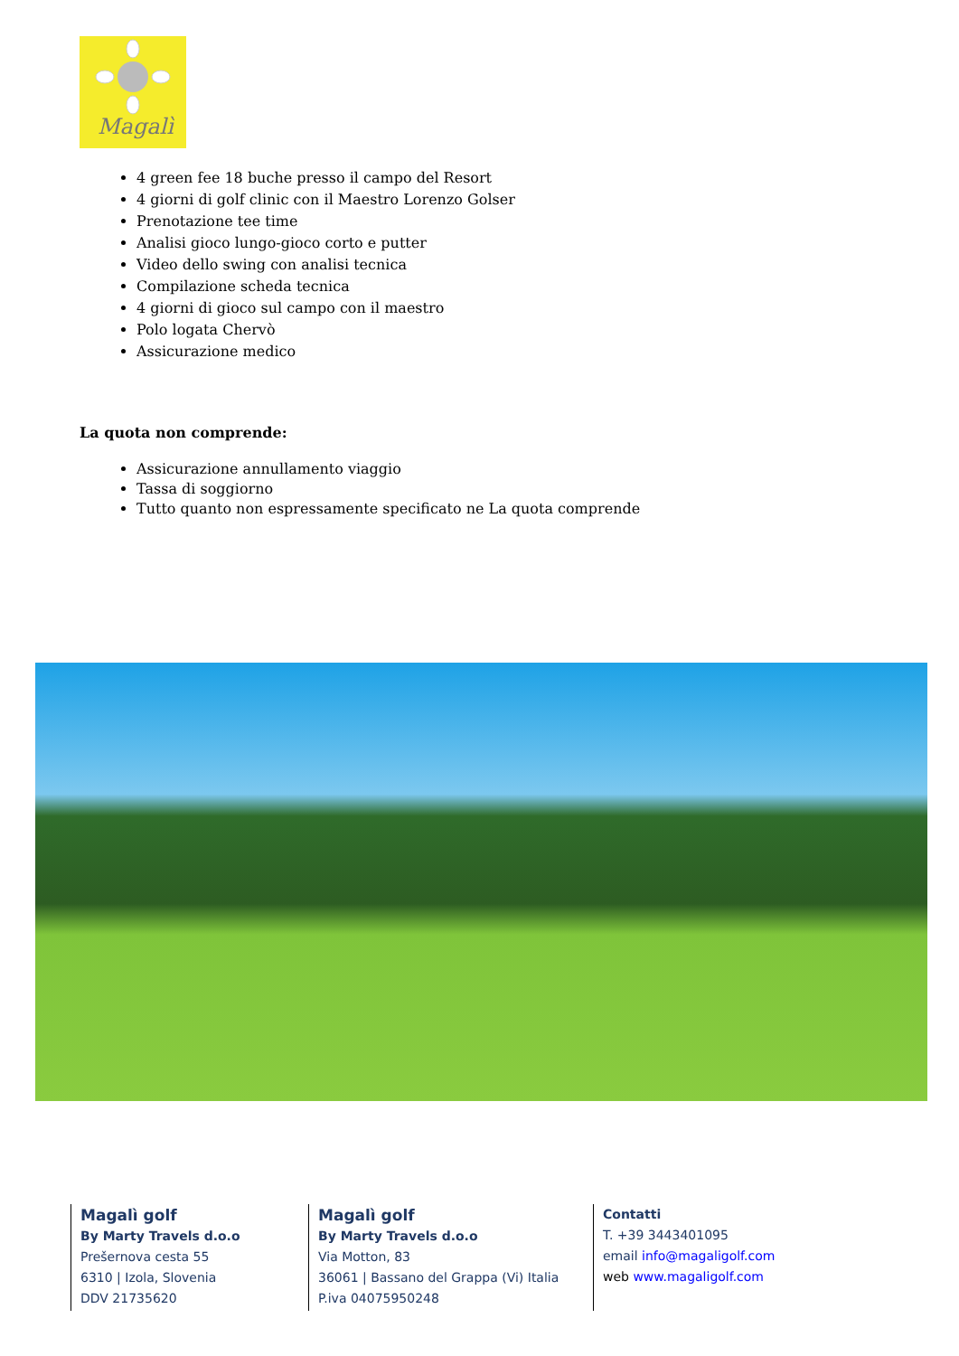Magalì
4 green fee 18 buche presso il campo del Resort
4 giorni di golf clinic con il Maestro Lorenzo Golser
Prenotazione tee time
Analisi gioco lungo-gioco corto e putter
Video dello swing con analisi tecnica
Compilazione scheda tecnica
4 giorni di gioco sul campo con il maestro
Polo logata Chervò
Assicurazione medico
La quota non comprende:
Assicurazione annullamento viaggio
Tassa di soggiorno
Tutto quanto non espressamente specificato ne La quota comprende
Magalì golf
By Marty Travels d.o.o
Prešernova cesta 55
6310 | Izola, Slovenia
DDV 21735620
Magalì golf
By Marty Travels d.o.o
Via Motton, 83
36061 | Bassano del Grappa (Vi) Italia
P.iva 04075950248
Contatti
T. +39 3443401095
email info@magaligolf.com
web www.magaligolf.com